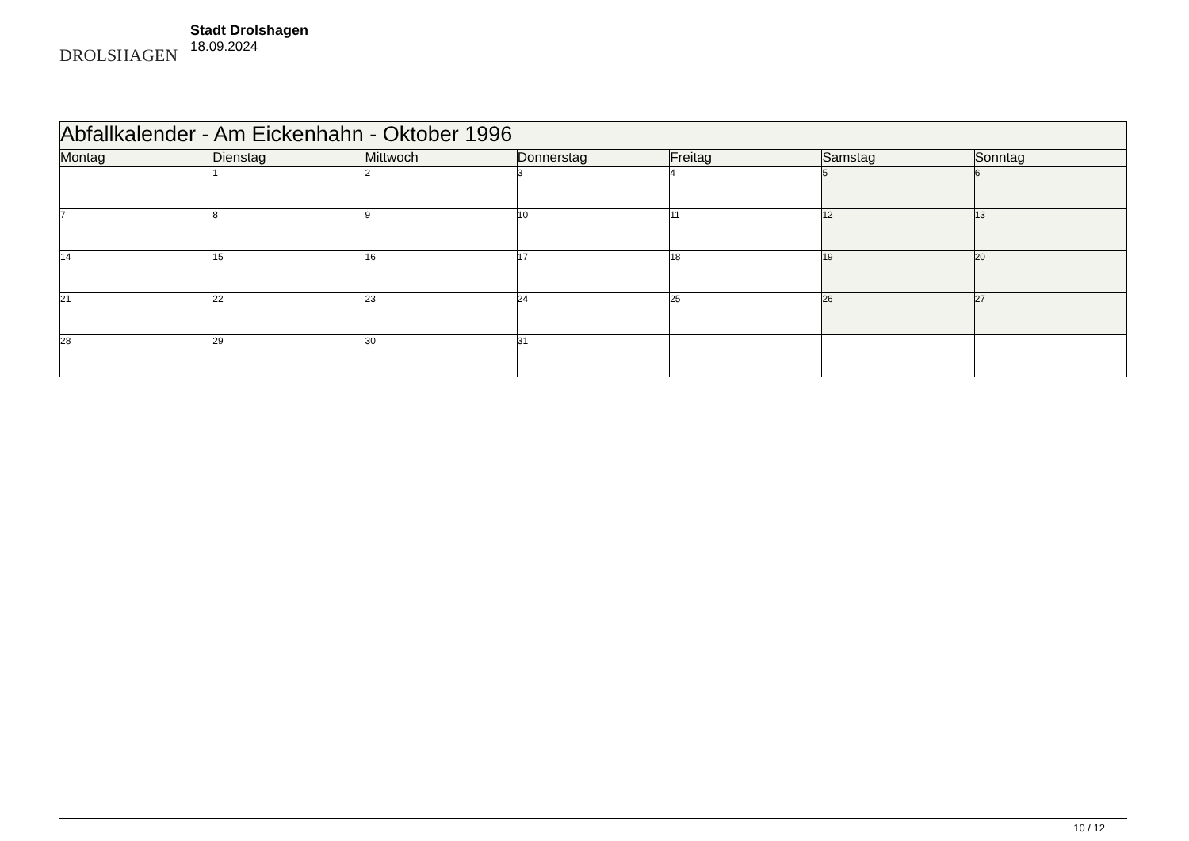DROLSHAGEN
Stadt Drolshagen
18.09.2024
| Abfallkalender - Am Eickenhahn - Oktober 1996 | | | | | | |
| --- | --- | --- | --- | --- | --- | --- |
| Montag | Dienstag | Mittwoch | Donnerstag | Freitag | Samstag | Sonntag |
| | 1 | 2 | 3 | 4 | 5 | 6 |
| 7 | 8 | 9 | 10 | 11 | 12 | 13 |
| 14 | 15 | 16 | 17 | 18 | 19 | 20 |
| 21 | 22 | 23 | 24 | 25 | 26 | 27 |
| 28 | 29 | 30 | 31 | | | |
10 / 12